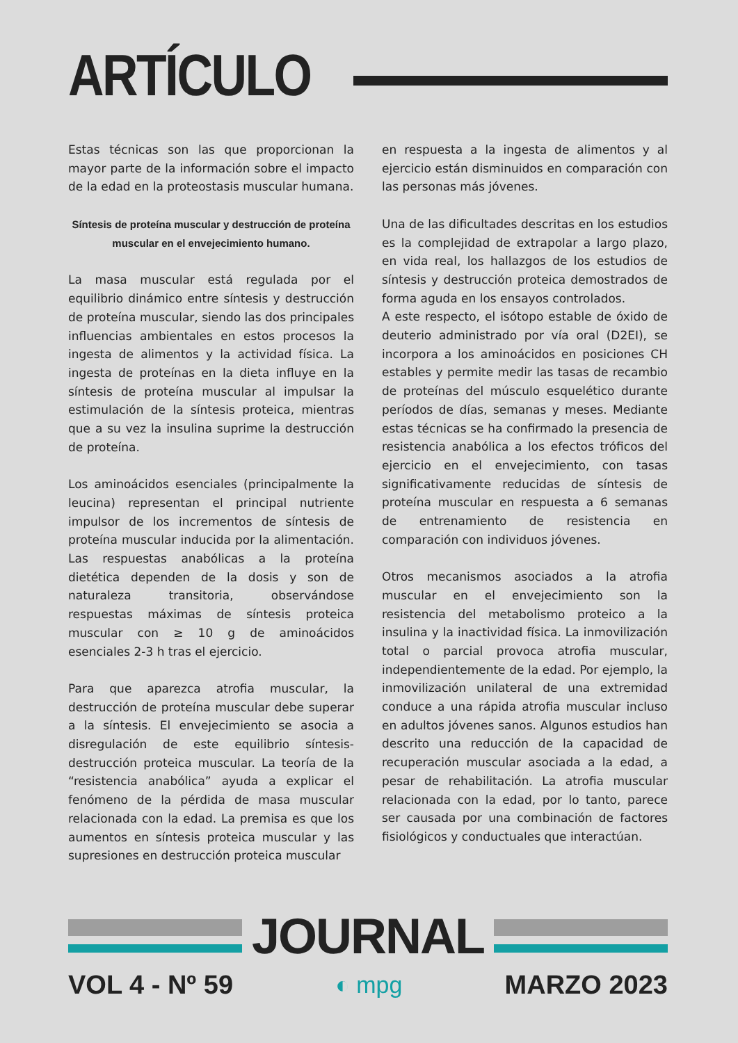ARTÍCULO
Estas técnicas son las que proporcionan la mayor parte de la información sobre el impacto de la edad en la proteostasis muscular humana.
Síntesis de proteína muscular y destrucción de proteína muscular en el envejecimiento humano.
La masa muscular está regulada por el equilibrio dinámico entre síntesis y destrucción de proteína muscular, siendo las dos principales influencias ambientales en estos procesos la ingesta de alimentos y la actividad física. La ingesta de proteínas en la dieta influye en la síntesis de proteína muscular al impulsar la estimulación de la síntesis proteica, mientras que a su vez la insulina suprime la destrucción de proteína.
Los aminoácidos esenciales (principalmente la leucina) representan el principal nutriente impulsor de los incrementos de síntesis de proteína muscular inducida por la alimentación. Las respuestas anabólicas a la proteína dietética dependen de la dosis y son de naturaleza transitoria, observándose respuestas máximas de síntesis proteica muscular con ≥ 10 g de aminoácidos esenciales 2-3 h tras el ejercicio.
Para que aparezca atrofia muscular, la destrucción de proteína muscular debe superar a la síntesis. El envejecimiento se asocia a disregulación de este equilibrio síntesis-destrucción proteica muscular. La teoría de la “resistencia anabólica” ayuda a explicar el fenómeno de la pérdida de masa muscular relacionada con la edad. La premisa es que los aumentos en síntesis proteica muscular y las supresiones en destrucción proteica muscular
en respuesta a la ingesta de alimentos y al ejercicio están disminuidos en comparación con las personas más jóvenes.
Una de las dificultades descritas en los estudios es la complejidad de extrapolar a largo plazo, en vida real, los hallazgos de los estudios de síntesis y destrucción proteica demostrados de forma aguda en los ensayos controlados.
A este respecto, el isótopo estable de óxido de deuterio administrado por vía oral (D2EI), se incorpora a los aminoácidos en posiciones CH estables y permite medir las tasas de recambio de proteínas del músculo esquelético durante períodos de días, semanas y meses. Mediante estas técnicas se ha confirmado la presencia de resistencia anabólica a los efectos tróficos del ejercicio en el envejecimiento, con tasas significativamente reducidas de síntesis de proteína muscular en respuesta a 6 semanas de entrenamiento de resistencia en comparación con individuos jóvenes.
Otros mecanismos asociados a la atrofia muscular en el envejecimiento son la resistencia del metabolismo proteico a la insulina y la inactividad física. La inmovilización total o parcial provoca atrofia muscular, independientemente de la edad. Por ejemplo, la inmovilización unilateral de una extremidad conduce a una rápida atrofia muscular incluso en adultos jóvenes sanos. Algunos estudios han descrito una reducción de la capacidad de recuperación muscular asociada a la edad, a pesar de rehabilitación. La atrofia muscular relacionada con la edad, por lo tanto, parece ser causada por una combinación de factores fisiológicos y conductuales que interactúan.
JOURNAL
VOL 4 - Nº 59 ◐ mpg MARZO 2023